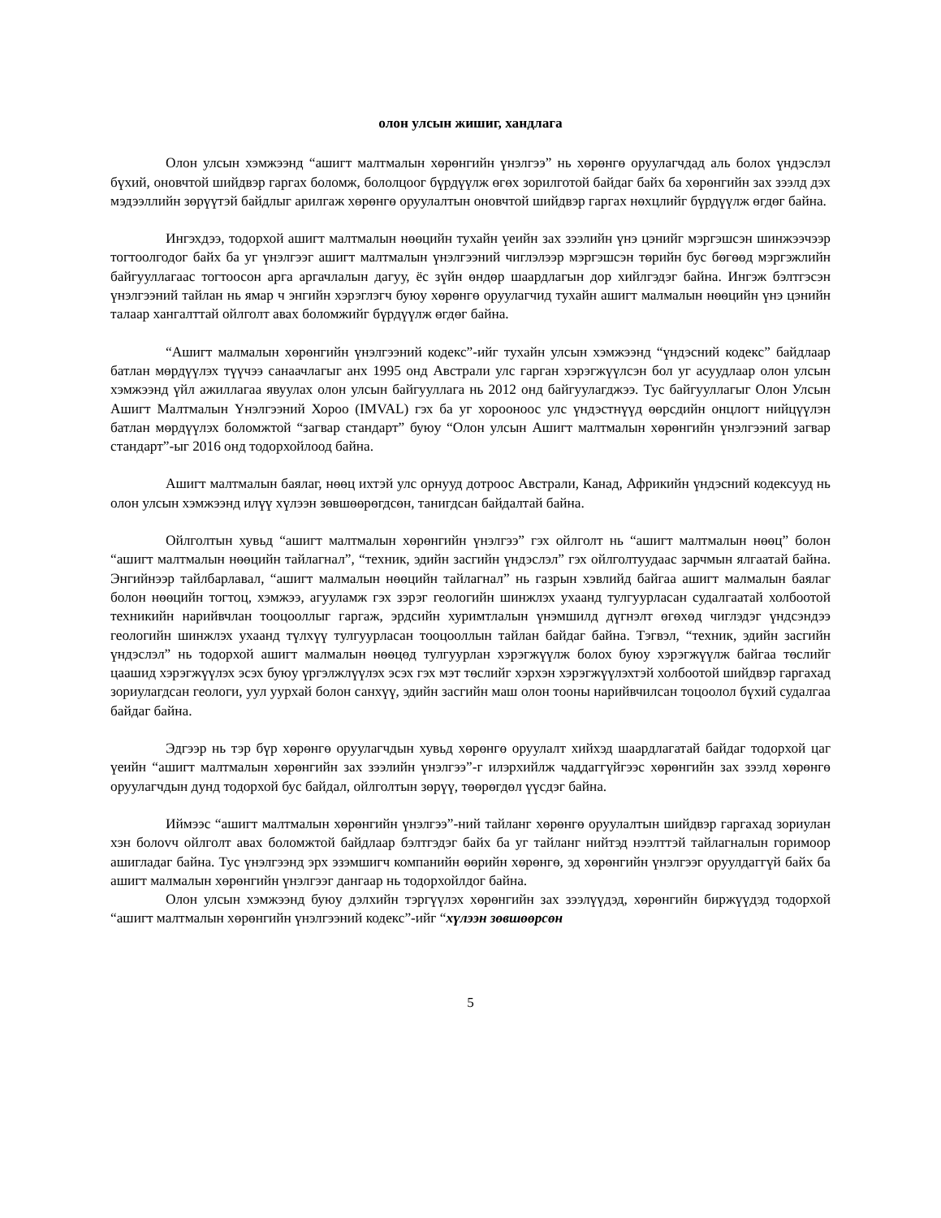олон улсын жишиг, хандлага
Олон улсын хэмжээнд “ашигт малтмалын хөрөнгийн үнэлгээ” нь хөрөнгө оруулагчдад аль болох үндэслэл бүхий, оновчтой шийдвэр гаргах боломж, бололцоог бүрдүүлж өгөх зорилготой байдаг байх ба хөрөнгийн зах зээлд дэх мэдээллийн зөрүүтэй байдлыг арилгаж хөрөнгө оруулалтын оновчтой шийдвэр гаргах нөхцлийг бүрдүүлж өгдөг байна.
Ингэхдээ, тодорхой ашигт малтмалын нөөцийн тухайн үеийн зах зээлийн үнэ цэнийг мэргэшсэн шинжээчээр тогтоолгодог байх ба уг үнэлгээг ашигт малтмалын үнэлгээний чиглэлээр мэргэшсэн төрийн бус бөгөөд мэргэжлийн байгууллагаас тогтоосон арга аргачлалын дагуу, ёс зүйн өндөр шаардлагын дор хийлгэдэг байна. Ингэж бэлтгэсэн үнэлгээний тайлан нь ямар ч энгийн хэрэглэгч буюу хөрөнгө оруулагчид тухайн ашигт малмалын нөөцийн үнэ цэнийн талаар хангалттай ойлголт авах боломжийг бүрдүүлж өгдөг байна.
“Ашигт малмалын хөрөнгийн үнэлгээний кодекс”-ийг тухайн улсын хэмжээнд “үндэсний кодекс” байдлаар батлан мөрдүүлэх түүчээ санаачлагыг анх 1995 онд Австрали улс гарган хэрэгжүүлсэн бол уг асуудлаар олон улсын хэмжээнд үйл ажиллагаа явуулах олон улсын байгууллага нь 2012 онд байгуулагджээ. Тус байгууллагыг Олон Улсын Ашигт Малтмалын Үнэлгээний Хороо (IMVAL) гэх ба уг хорооноос улс үндэстнүүд өөрсдийн онцлогт нийцүүлэн батлан мөрдүүлэх боломжтой “загвар стандарт” буюу “Олон улсын Ашигт малтмалын хөрөнгийн үнэлгээний загвар стандарт”-ыг 2016 онд тодорхойлоод байна.
Ашигт малтмалын баялаг, нөөц ихтэй улс орнууд дотроос Австрали, Канад, Африкийн үндэсний кодексууд нь олон улсын хэмжээнд илүү хүлээн зөвшөөрөгдсөн, танигдсан байдалтай байна.
Ойлголтын хувьд “ашигт малтмалын хөрөнгийн үнэлгээ” гэх ойлголт нь “ашигт малтмалын нөөц” болон “ашигт малтмалын нөөцийн тайлагнал”, “техник, эдийн засгийн үндэслэл” гэх ойлголтуудаас зарчмын ялгаатай байна. Энгийнээр тайлбарлавал, “ашигт малмалын нөөцийн тайлагнал” нь газрын хэвлийд байгаа ашигт малмалын баялаг болон нөөцийн тогтоц, хэмжээ, агууламж гэх зэрэг геологийн шинжлэх ухаанд тулгуурласан судалгаатай холбоотой техникийн нарийвчлан тооцооллыг гаргаж, эрдсийн хуримтлалын үнэмшилд дүгнэлт өгөхөд чиглэдэг үндсэндээ геологийн шинжлэх ухаанд түлхүү тулгуурласан тооцооллын тайлан байдаг байна. Тэгвэл, “техник, эдийн засгийн үндэслэл” нь тодорхой ашигт малмалын нөөцөд тулгуурлан хэрэгжүүлж болох буюу хэрэгжүүлж байгаа төслийг цаашид хэрэгжүүлэх эсэх буюу үргэлжлүүлэх эсэх гэх мэт төслийг хэрхэн хэрэгжүүлэхтэй холбоотой шийдвэр гаргахад зориулагдсан геологи, уул уурхай болон санхүү, эдийн засгийн маш олон тооны нарийвчилсан тоцоолол бүхий судалгаа байдаг байна.
Эдгээр нь тэр бүр хөрөнгө оруулагчдын хувьд хөрөнгө оруулалт хийхэд шаардлагатай байдаг тодорхой цаг үеийн “ашигт малтмалын хөрөнгийн зах зээлийн үнэлгээ”-г илэрхийлж чаддаггүйгээс хөрөнгийн зах зээлд хөрөнгө оруулагчдын дунд тодорхой бус байдал, ойлголтын зөрүү, төөрөгдөл үүсдэг байна.
Иймээс “ашигт малтмалын хөрөнгийн үнэлгээ”-ний тайланг хөрөнгө оруулалтын шийдвэр гаргахад зориулан хэн болovч ойлголт авах боломжтой байдлаар бэлтгэдэг байх ба уг тайланг нийтэд нээлттэй тайлагналын горимоор ашигладаг байна. Тус үнэлгээнд эрх эзэмшигч компанийн өөрийн хөрөнгө, эд хөрөнгийн үнэлгээг оруулдаггүй байх ба ашигт малмалын хөрөнгийн үнэлгээг дангаар нь тодорхойлдог байна.
Олон улсын хэмжээнд буюу дэлхийн тэргүүлэх хөрөнгийн зах зээлүүдэд, хөрөнгийн биржүүдэд тодорхой “ашигт малтмалын хөрөнгийн үнэлгээний кодекс”-ийг “хүлээн зөвшөөрсөн
5